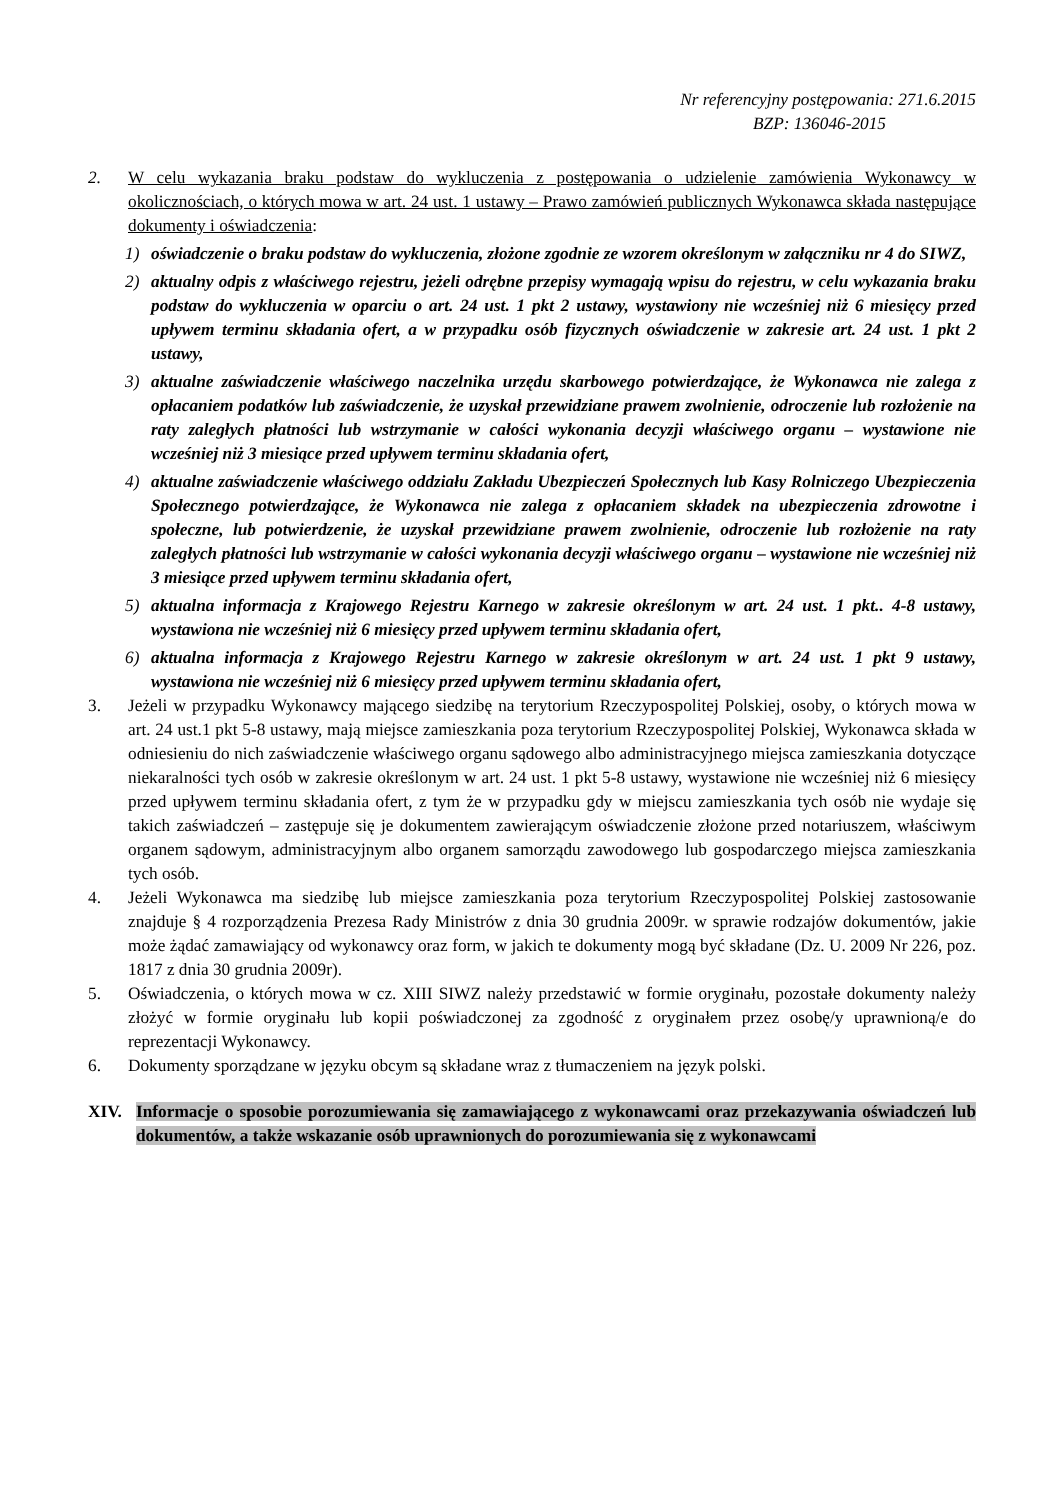Nr referencyjny postępowania: 271.6.2015
BZP: 136046-2015
2. W celu wykazania braku podstaw do wykluczenia z postępowania o udzielenie zamówienia Wykonawcy w okolicznościach, o których mowa w art. 24 ust. 1 ustawy – Prawo zamówień publicznych Wykonawca składa następujące dokumenty i oświadczenia:
1) oświadczenie o braku podstaw do wykluczenia, złożone zgodnie ze wzorem określonym w załączniku nr 4 do SIWZ,
2) aktualny odpis z właściwego rejestru, jeżeli odrębne przepisy wymagają wpisu do rejestru, w celu wykazania braku podstaw do wykluczenia w oparciu o art. 24 ust. 1 pkt 2 ustawy, wystawiony nie wcześniej niż 6 miesięcy przed upływem terminu składania ofert, a w przypadku osób fizycznych oświadczenie w zakresie art. 24 ust. 1 pkt 2 ustawy,
3) aktualne zaświadczenie właściwego naczelnika urzędu skarbowego potwierdzające, że Wykonawca nie zalega z opłacaniem podatków lub zaświadczenie, że uzyskał przewidziane prawem zwolnienie, odroczenie lub rozłożenie na raty zaległych płatności lub wstrzymanie w całości wykonania decyzji właściwego organu – wystawione nie wcześniej niż 3 miesiące przed upływem terminu składania ofert,
4) aktualne zaświadczenie właściwego oddziału Zakładu Ubezpieczeń Społecznych lub Kasy Rolniczego Ubezpieczenia Społecznego potwierdzające, że Wykonawca nie zalega z opłacaniem składek na ubezpieczenia zdrowotne i społeczne, lub potwierdzenie, że uzyskał przewidziane prawem zwolnienie, odroczenie lub rozłożenie na raty zaległych płatności lub wstrzymanie w całości wykonania decyzji właściwego organu – wystawione nie wcześniej niż 3 miesiące przed upływem terminu składania ofert,
5) aktualna informacja z Krajowego Rejestru Karnego w zakresie określonym w art. 24 ust. 1 pkt.. 4-8 ustawy, wystawiona nie wcześniej niż 6 miesięcy przed upływem terminu składania ofert,
6) aktualna informacja z Krajowego Rejestru Karnego w zakresie określonym w art. 24 ust. 1 pkt 9 ustawy, wystawiona nie wcześniej niż 6 miesięcy przed upływem terminu składania ofert,
3. Jeżeli w przypadku Wykonawcy mającego siedzibę na terytorium Rzeczypospolitej Polskiej, osoby, o których mowa w art. 24 ust.1 pkt 5-8 ustawy, mają miejsce zamieszkania poza terytorium Rzeczypospolitej Polskiej, Wykonawca składa w odniesieniu do nich zaświadczenie właściwego organu sądowego albo administracyjnego miejsca zamieszkania dotyczące niekaralności tych osób w zakresie określonym w art. 24 ust. 1 pkt 5-8 ustawy, wystawione nie wcześniej niż 6 miesięcy przed upływem terminu składania ofert, z tym że w przypadku gdy w miejscu zamieszkania tych osób nie wydaje się takich zaświadczeń – zastępuje się je dokumentem zawierającym oświadczenie złożone przed notariuszem, właściwym organem sądowym, administracyjnym albo organem samorządu zawodowego lub gospodarczego miejsca zamieszkania tych osób.
4. Jeżeli Wykonawca ma siedzibę lub miejsce zamieszkania poza terytorium Rzeczypospolitej Polskiej zastosowanie znajduje § 4 rozporządzenia Prezesa Rady Ministrów z dnia 30 grudnia 2009r. w sprawie rodzajów dokumentów, jakie może żądać zamawiający od wykonawcy oraz form, w jakich te dokumenty mogą być składane (Dz. U. 2009 Nr 226, poz. 1817 z dnia 30 grudnia 2009r).
5. Oświadczenia, o których mowa w cz. XIII SIWZ należy przedstawić w formie oryginału, pozostałe dokumenty należy złożyć w formie oryginału lub kopii poświadczonej za zgodność z oryginałem przez osobę/y uprawnioną/e do reprezentacji Wykonawcy.
6. Dokumenty sporządzane w języku obcym są składane wraz z tłumaczeniem na język polski.
XIV. Informacje o sposobie porozumiewania się zamawiającego z wykonawcami oraz przekazywania oświadczeń lub dokumentów, a także wskazanie osób uprawnionych do porozumiewania się z wykonawcami